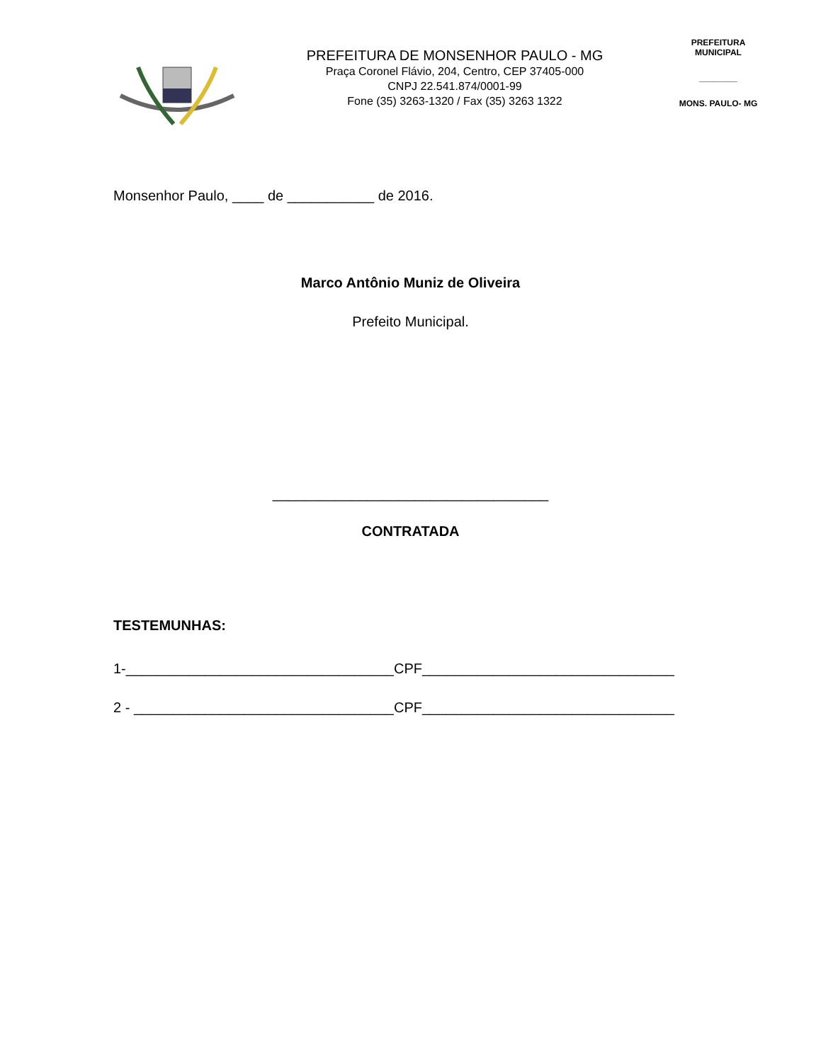PREFEITURA DE MONSENHOR PAULO - MG
Praça Coronel Flávio, 204, Centro, CEP 37405-000
CNPJ 22.541.874/0001-99
Fone (35) 3263-1320 / Fax (35) 3263 1322
PREFEITURA MUNICIPAL
________
MONS. PAULO- MG
Monsenhor Paulo, ____ de ___________ de 2016.
Marco Antônio Muniz de Oliveira
Prefeito Municipal.
___________________________________
CONTRATADA
TESTEMUNHAS:
1-__________________________________CPF________________________________
2 - _________________________________CPF________________________________